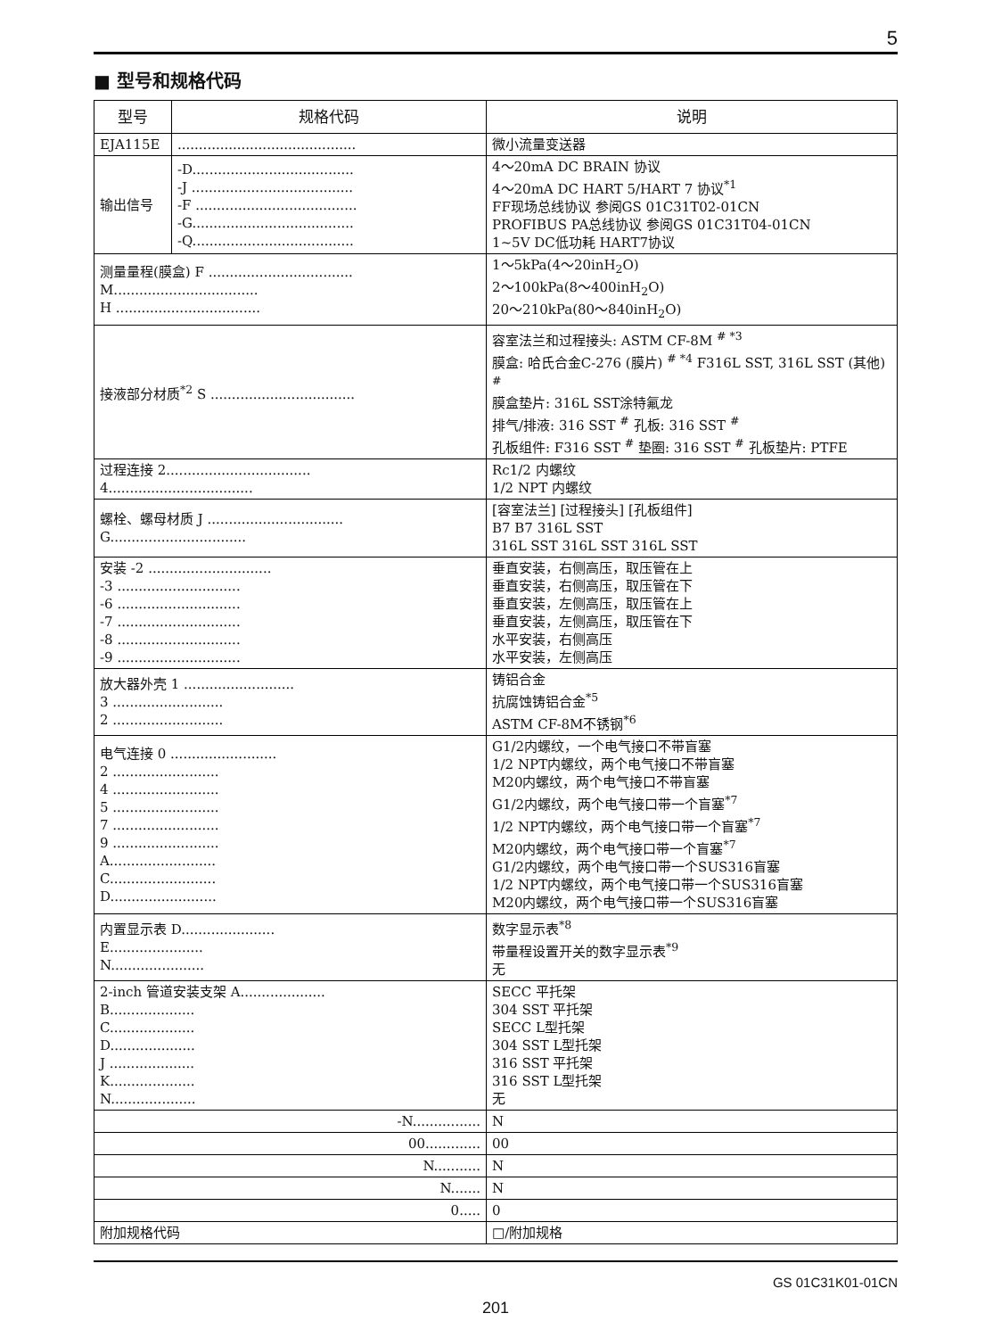5
■ 型号和规格代码
| 型号 | 规格代码 | 说明 |
| --- | --- | --- |
| EJA115E | .......................................... | 微小流量变送器 |
| 输出信号 | -D...................................... -J ...................................... -F ...................................... -G...................................... -Q...................................... | 4～20mA DC BRAIN 协议 4～20mA DC HART 5/HART 7 协议<sup>*1</sup> FF现场总线协议 参阅GS 01C31T02-01CN PROFIBUS PA总线协议 参阅GS 01C31T04-01CN 1~5V DC低功耗 HART7协议 |
| 测量量程(膜盒) F .................................. M.................................. H .................................. | | 1～5kPa(4～20inH<sub>2</sub>O) 2～100kPa(8～400inH<sub>2</sub>O) 20～210kPa(80～840inH<sub>2</sub>O) |
| 接液部分材质<sup>*2</sup> S .................................. | | 容室法兰和过程接头: ASTM CF-8M <sup># *3</sup> 膜盒: 哈氏合金C-276 (膜片) <sup># *4</sup> F316L SST, 316L SST (其他) <sup>#</sup> 膜盒垫片: 316L SST涂特氟龙 排气/排液: 316 SST <sup>#</sup> 孔板: 316 SST <sup>#</sup> 孔板组件: F316 SST <sup>#</sup> 垫圈: 316 SST <sup>#</sup> 孔板垫片: PTFE |
| 过程连接 2.................................. 4.................................. | | Rc1/2 内螺纹 1/2 NPT 内螺纹 |
| 螺栓、螺母材质 J ................................ G................................ | | [容室法兰] [过程接头] [孔板组件] B7 B7 316L SST 316L SST 316L SST 316L SST |
| 安装 -2 ............................. -3 ............................. -6 ............................. -7 ............................. -8 ............................. -9 ............................. | | 垂直安装，右侧高压，取压管在上 垂直安装，右侧高压，取压管在下 垂直安装，左侧高压，取压管在上 垂直安装，左侧高压，取压管在下 水平安装，右侧高压 水平安装，左侧高压 |
| 放大器外壳 1 .......................... 3 .......................... 2 .......................... | | 铸铝合金 抗腐蚀铸铝合金<sup>*5</sup> ASTM CF-8M不锈钢<sup>*6</sup> |
| 电气连接 0 ......................... 2 ......................... 4 ......................... 5 ......................... 7 ......................... 9 ......................... A......................... C......................... D......................... | | G1/2内螺纹，一个电气接口不带盲塞 1/2 NPT内螺纹，两个电气接口不带盲塞 M20内螺纹，两个电气接口不带盲塞 G1/2内螺纹，两个电气接口带一个盲塞<sup>*7</sup> 1/2 NPT内螺纹，两个电气接口带一个盲塞<sup>*7</sup> M20内螺纹，两个电气接口带一个盲塞<sup>*7</sup> G1/2内螺纹，两个电气接口带一个SUS316盲塞 1/2 NPT内螺纹，两个电气接口带一个SUS316盲塞 M20内螺纹，两个电气接口带一个SUS316盲塞 |
| 内置显示表 D...................... E...................... N...................... | | 数字显示表<sup>*8</sup> 带量程设置开关的数字显示表<sup>*9</sup> 无 |
| 2-inch 管道安装支架 A.................... B.................... C.................... D.................... J .................... K.................... N.................... | | SECC 平托架 304 SST 平托架 SECC L型托架 304 SST L型托架 316 SST 平托架 316 SST L型托架 无 |
| -N................ | | N |
| 00............. | | 00 |
| N........... | | N |
| N....... | | N |
| 0..... | | 0 |
| 附加规格代码 | | □/附加规格 |
GS 01C31K01-01CN
201